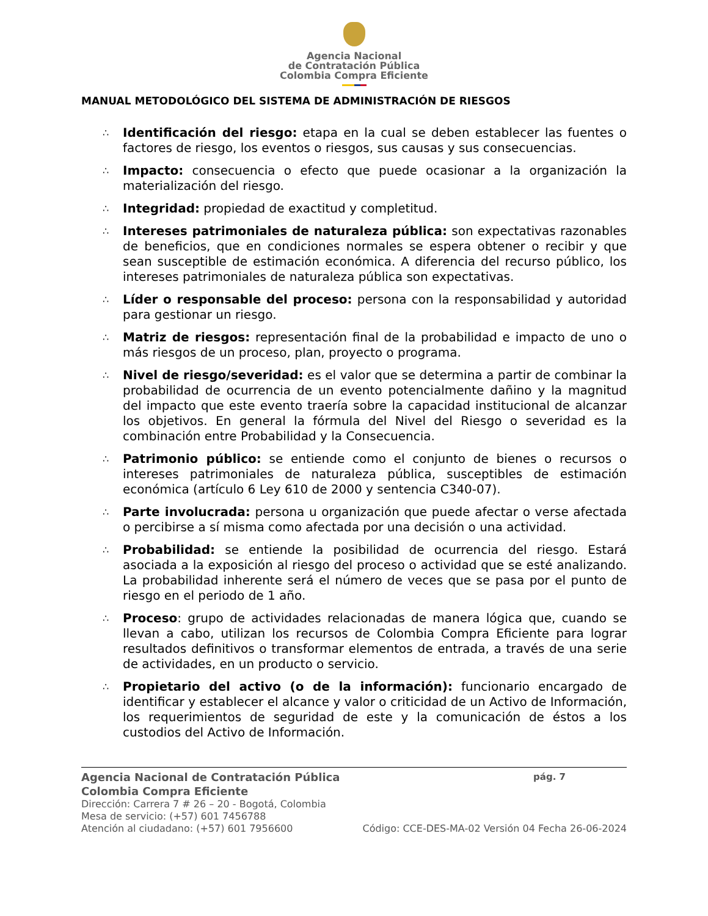Agencia Nacional
de Contratación Pública
Colombia Compra Eficiente
MANUAL METODOLÓGICO DEL SISTEMA DE ADMINISTRACIÓN DE RIESGOS
∴ Identificación del riesgo: etapa en la cual se deben establecer las fuentes o factores de riesgo, los eventos o riesgos, sus causas y sus consecuencias.
∴ Impacto: consecuencia o efecto que puede ocasionar a la organización la materialización del riesgo.
∴ Integridad: propiedad de exactitud y completitud.
∴ Intereses patrimoniales de naturaleza pública: son expectativas razonables de beneficios, que en condiciones normales se espera obtener o recibir y que sean susceptible de estimación económica. A diferencia del recurso público, los intereses patrimoniales de naturaleza pública son expectativas.
∴ Líder o responsable del proceso: persona con la responsabilidad y autoridad para gestionar un riesgo.
∴ Matriz de riesgos: representación final de la probabilidad e impacto de uno o más riesgos de un proceso, plan, proyecto o programa.
∴ Nivel de riesgo/severidad: es el valor que se determina a partir de combinar la probabilidad de ocurrencia de un evento potencialmente dañino y la magnitud del impacto que este evento traería sobre la capacidad institucional de alcanzar los objetivos. En general la fórmula del Nivel del Riesgo o severidad es la combinación entre Probabilidad y la Consecuencia.
∴ Patrimonio público: se entiende como el conjunto de bienes o recursos o intereses patrimoniales de naturaleza pública, susceptibles de estimación económica (artículo 6 Ley 610 de 2000 y sentencia C340-07).
∴ Parte involucrada: persona u organización que puede afectar o verse afectada o percibirse a sí misma como afectada por una decisión o una actividad.
∴ Probabilidad: se entiende la posibilidad de ocurrencia del riesgo. Estará asociada a la exposición al riesgo del proceso o actividad que se esté analizando. La probabilidad inherente será el número de veces que se pasa por el punto de riesgo en el periodo de 1 año.
∴ Proceso: grupo de actividades relacionadas de manera lógica que, cuando se llevan a cabo, utilizan los recursos de Colombia Compra Eficiente para lograr resultados definitivos o transformar elementos de entrada, a través de una serie de actividades, en un producto o servicio.
∴ Propietario del activo (o de la información): funcionario encargado de identificar y establecer el alcance y valor o criticidad de un Activo de Información, los requerimientos de seguridad de este y la comunicación de éstos a los custodios del Activo de Información.
Agencia Nacional de Contratación Pública pág. 7
Colombia Compra Eficiente
Dirección: Carrera 7 # 26 – 20 - Bogotá, Colombia
Mesa de servicio: (+57) 601 7456788
Atención al ciudadano: (+57) 601 7956600 Código: CCE-DES-MA-02 Versión 04 Fecha 26-06-2024